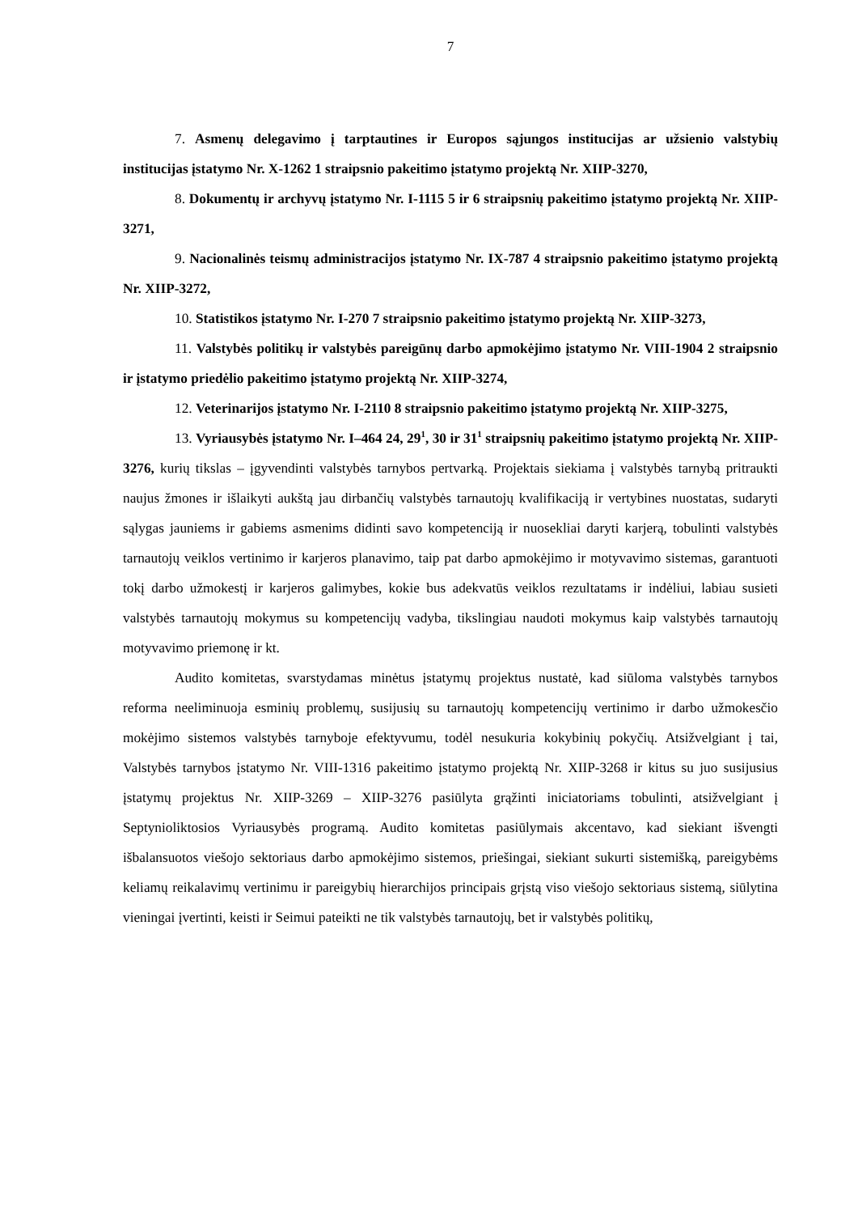7
7. Asmenų delegavimo į tarptautines ir Europos sąjungos institucijas ar užsienio valstybių institucijas įstatymo Nr. X-1262 1 straipsnio pakeitimo įstatymo projektą Nr. XIIP-3270,
8. Dokumentų ir archyvų įstatymo Nr. I-1115 5 ir 6 straipsnių pakeitimo įstatymo projektą Nr. XIIP-3271,
9. Nacionalinės teismų administracijos įstatymo Nr. IX-787 4 straipsnio pakeitimo įstatymo projektą Nr. XIIP-3272,
10. Statistikos įstatymo Nr. I-270 7 straipsnio pakeitimo įstatymo projektą Nr. XIIP-3273,
11. Valstybės politikų ir valstybės pareigūnų darbo apmokėjimo įstatymo Nr. VIII-1904 2 straipsnio ir įstatymo priedėlio pakeitimo įstatymo projektą Nr. XIIP-3274,
12. Veterinarijos įstatymo Nr. I-2110 8 straipsnio pakeitimo įstatymo projektą Nr. XIIP-3275,
13. Vyriausybės įstatymo Nr. I–464 24, 29<sup>1</sup>, 30 ir 31<sup>1</sup> straipsnių pakeitimo įstatymo projektą Nr. XIIP-3276, kurių tikslas – įgyvendinti valstybės tarnybos pertvarką. Projektais siekiama į valstybės tarnybą pritraukti naujus žmones ir išlaikyti aukštą jau dirbančių valstybės tarnautojų kvalifikaciją ir vertybines nuostatas, sudaryti sąlygas jauniems ir gabiems asmenims didinti savo kompetenciją ir nuosekliai daryti karjerą, tobulinti valstybės tarnautojų veiklos vertinimo ir karjeros planavimo, taip pat darbo apmokėjimo ir motyvavimo sistemas, garantuoti tokį darbo užmokestį ir karjeros galimybes, kokie bus adekvatūs veiklos rezultatams ir indėliui, labiau susieti valstybės tarnautojų mokymus su kompetencijų vadyba, tikslingiau naudoti mokymus kaip valstybės tarnautojų motyvavimo priemonę ir kt.
Audito komitetas, svarstydamas minėtus įstatymų projektus nustatė, kad siūloma valstybės tarnybos reforma neeliminuoja esminių problemų, susijusių su tarnautojų kompetencijų vertinimo ir darbo užmokesčio mokėjimo sistemos valstybės tarnyboje efektyvumu, todėl nesukuria kokybinių pokyčių. Atsižvelgiant į tai, Valstybės tarnybos įstatymo Nr. VIII-1316 pakeitimo įstatymo projektą Nr. XIIP-3268 ir kitus su juo susijusius įstatymų projektus Nr. XIIP-3269 – XIIP-3276 pasiūlyta grąžinti iniciatoriams tobulinti, atsižvelgiant į Septynioliktosios Vyriausybės programą. Audito komitetas pasiūlymais akcentavo, kad siekiant išvengti išbalansuotos viešojo sektoriaus darbo apmokėjimo sistemos, priešingai, siekiant sukurti sistemišką, pareigybėms keliamų reikalavimų vertinimu ir pareigybių hierarchijos principais grįstą viso viešojo sektoriaus sistemą, siūlytina vieningai įvertinti, keisti ir Seimui pateikti ne tik valstybės tarnautojų, bet ir valstybės politikų,